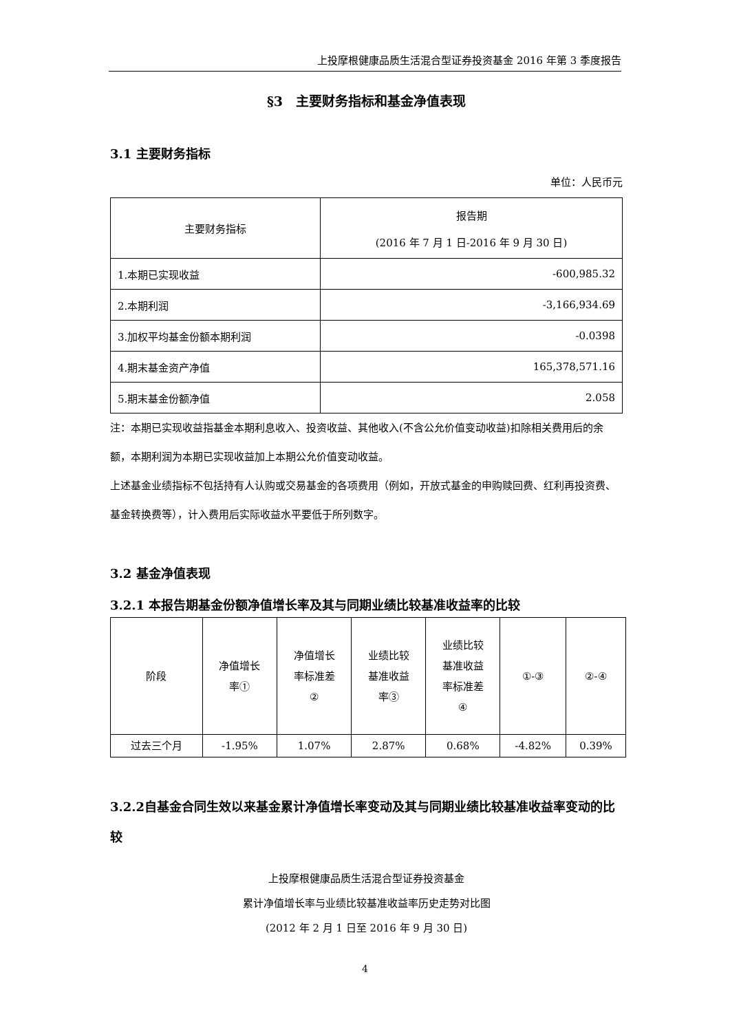上投摩根健康品质生活混合型证券投资基金 2016 年第 3 季度报告
§3　主要财务指标和基金净值表现
3.1 主要财务指标
单位：人民币元
| 主要财务指标 | 报告期 (2016 年 7 月 1 日-2016 年 9 月 30 日) |
| --- | --- |
| 1.本期已实现收益 | -600,985.32 |
| 2.本期利润 | -3,166,934.69 |
| 3.加权平均基金份额本期利润 | -0.0398 |
| 4.期末基金资产净值 | 165,378,571.16 |
| 5.期末基金份额净值 | 2.058 |
注：本期已实现收益指基金本期利息收入、投资收益、其他收入(不含公允价值变动收益)扣除相关费用后的余额，本期利润为本期已实现收益加上本期公允价值变动收益。
上述基金业绩指标不包括持有人认购或交易基金的各项费用（例如，开放式基金的申购赎回费、红利再投资费、基金转换费等），计入费用后实际收益水平要低于所列数字。
3.2 基金净值表现
3.2.1 本报告期基金份额净值增长率及其与同期业绩比较基准收益率的比较
| 阶段 | 净值增长 率① | 净值增长 率标准差 ② | 业绩比较 基准收益 率③ | 业绩比较 基准收益 率标准差 ④ | ①-③ | ②-④ |
| --- | --- | --- | --- | --- | --- | --- |
| 过去三个月 | -1.95% | 1.07% | 2.87% | 0.68% | -4.82% | 0.39% |
3.2.2自基金合同生效以来基金累计净值增长率变动及其与同期业绩比较基准收益率变动的比较
上投摩根健康品质生活混合型证券投资基金
累计净值增长率与业绩比较基准收益率历史走势对比图
(2012 年 2 月 1 日至 2016 年 9 月 30 日)
4